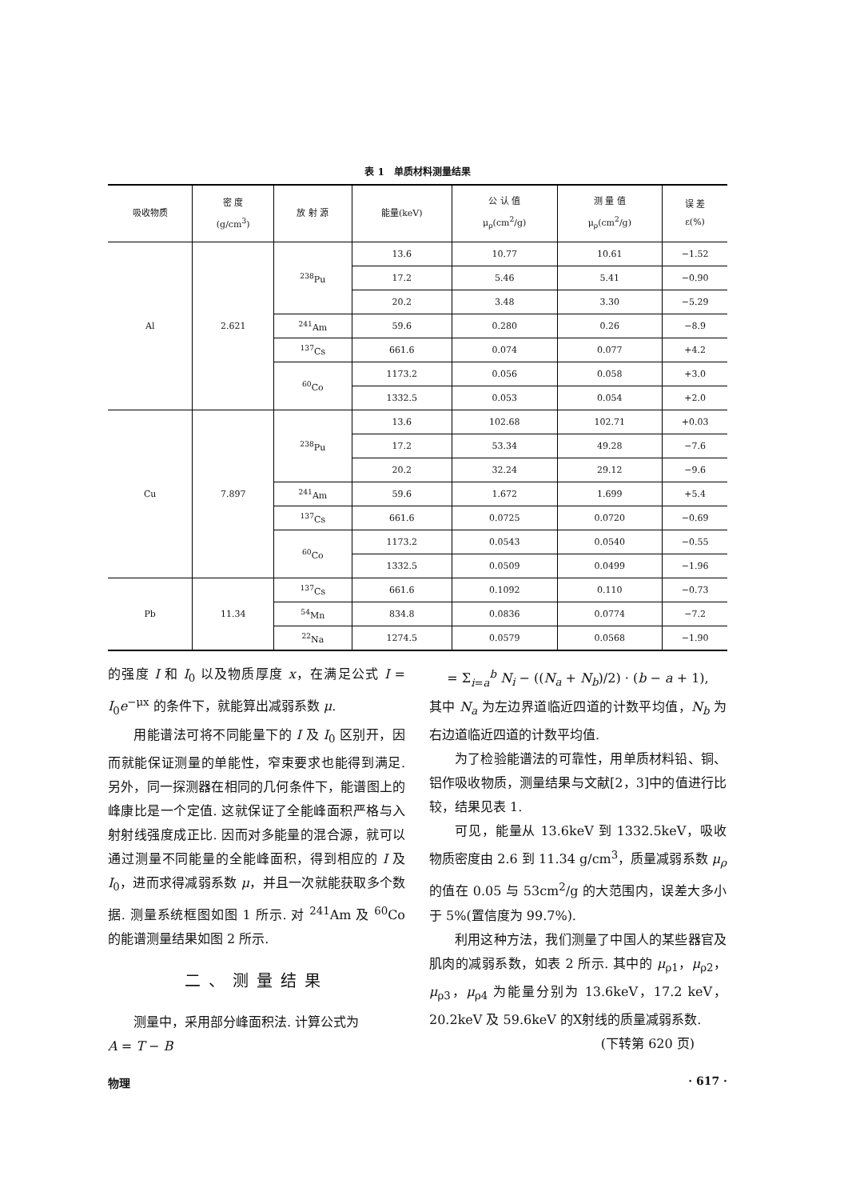表 1　单质材料测量结果
| 吸收物质 | 密 度 (g/cm<sup>3</sup>) | 放 射 源 | 能量(keV) | 公 认 值 μ<sub>ρ</sub>(cm<sup>2</sup>/g) | 测 量 值 μ<sub>ρ</sub>(cm<sup>2</sup>/g) | 误 差 ε(%) |
| --- | --- | --- | --- | --- | --- | --- |
| Al | 2.621 | <sup>238</sup>Pu | 13.6 | 10.77 | 10.61 | −1.52 |
| | | | 17.2 | 5.46 | 5.41 | −0.90 |
| | | | 20.2 | 3.48 | 3.30 | −5.29 |
| | | <sup>241</sup>Am | 59.6 | 0.280 | 0.26 | −8.9 |
| | | <sup>137</sup>Cs | 661.6 | 0.074 | 0.077 | +4.2 |
| | | <sup>60</sup>Co | 1173.2 | 0.056 | 0.058 | +3.0 |
| | | | 1332.5 | 0.053 | 0.054 | +2.0 |
| Cu | 7.897 | <sup>238</sup>Pu | 13.6 | 102.68 | 102.71 | +0.03 |
| | | | 17.2 | 53.34 | 49.28 | −7.6 |
| | | | 20.2 | 32.24 | 29.12 | −9.6 |
| | | <sup>241</sup>Am | 59.6 | 1.672 | 1.699 | +5.4 |
| | | <sup>137</sup>Cs | 661.6 | 0.0725 | 0.0720 | −0.69 |
| | | <sup>60</sup>Co | 1173.2 | 0.0543 | 0.0540 | −0.55 |
| | | | 1332.5 | 0.0509 | 0.0499 | −1.96 |
| Pb | 11.34 | <sup>137</sup>Cs | 661.6 | 0.1092 | 0.110 | −0.73 |
| | | <sup>54</sup>Mn | 834.8 | 0.0836 | 0.0774 | −7.2 |
| | | <sup>22</sup>Na | 1274.5 | 0.0579 | 0.0568 | −1.90 |
的强度 I 和 I<sub>0</sub> 以及物质厚度 x，在满足公式 I = I<sub>0</sub>e<sup>−μx</sup> 的条件下，就能算出减弱系数 μ.
用能谱法可将不同能量下的 I 及 I<sub>0</sub> 区别开，因而就能保证测量的单能性，窄束要求也能得到满足. 另外，同一探测器在相同的几何条件下，能谱图上的峰康比是一个定值. 这就保证了全能峰面积严格与入射射线强度成正比. 因而对多能量的混合源，就可以通过测量不同能量的全能峰面积，得到相应的 I 及 I<sub>0</sub>，进而求得减弱系数 μ，并且一次就能获取多个数据. 测量系统框图如图 1 所示. 对 <sup>241</sup>Am 及 <sup>60</sup>Co 的能谱测量结果如图 2 所示.
二、测量结果
测量中，采用部分峰面积法. 计算公式为
A = T − B
= Σ<sub>i=a</sub><sup>b</sup> N<sub>i</sub> − ((N<sub>a</sub> + N<sub>b</sub>)/2) · (b − a + 1),
其中 N<sub>a</sub> 为左边界道临近四道的计数平均值，N<sub>b</sub> 为右边道临近四道的计数平均值.
为了检验能谱法的可靠性，用单质材料铅、铜、铝作吸收物质，测量结果与文献[2，3]中的值进行比较，结果见表 1.
可见，能量从 13.6keV 到 1332.5keV，吸收物质密度由 2.6 到 11.34 g/cm<sup>3</sup>，质量减弱系数 μ<sub>ρ</sub> 的值在 0.05 与 53cm<sup>2</sup>/g 的大范围内，误差大多小于 5%(置信度为 99.7%).
利用这种方法，我们测量了中国人的某些器官及肌肉的减弱系数，如表 2 所示. 其中的 μ<sub>ρ1</sub>，μ<sub>ρ2</sub>，μ<sub>ρ3</sub>，μ<sub>ρ4</sub> 为能量分别为 13.6keV，17.2 keV，20.2keV 及 59.6keV 的X射线的质量减弱系数.
(下转第 620 页)
物理 · 617 ·